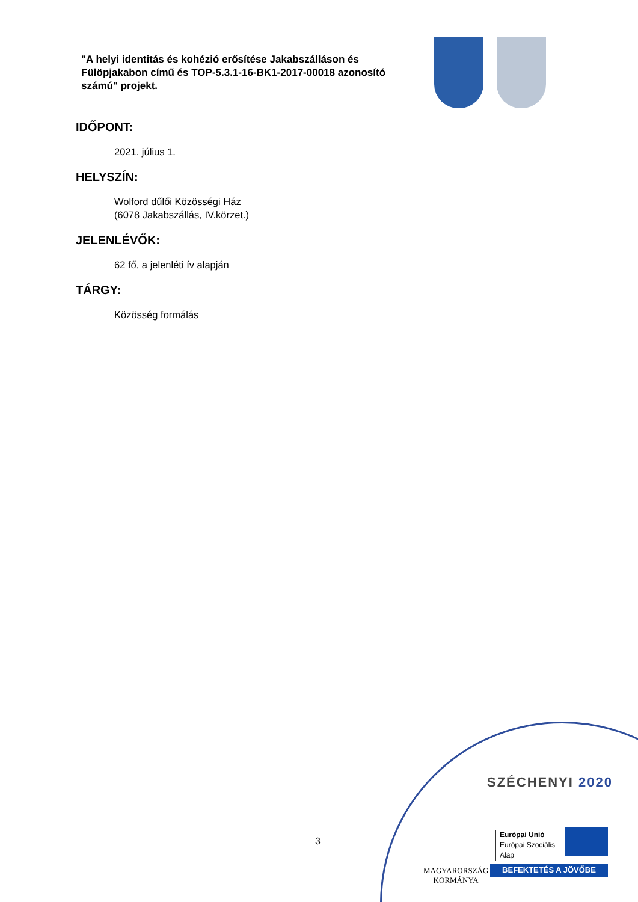"A helyi identitás és kohézió erősítése Jakabszálláson és Fülöpjakabon című és TOP-5.3.1-16-BK1-2017-00018 azonosító számú" projekt.
IDŐPONT:
2021. július 1.
HELYSZÍN:
Wolford dűlői Közösségi Ház
(6078 Jakabszállás, IV.körzet.)
JELENLÉVŐK:
62 fő, a jelenléti ív alapján
TÁRGY:
Közösség formálás
3
SZÉCHENYI 2020
Európai Unió
Európai Szociális
Alap
MAGYARORSZÁG
KORMÁNYA
BEFEKTETÉS A JÖVŐBE